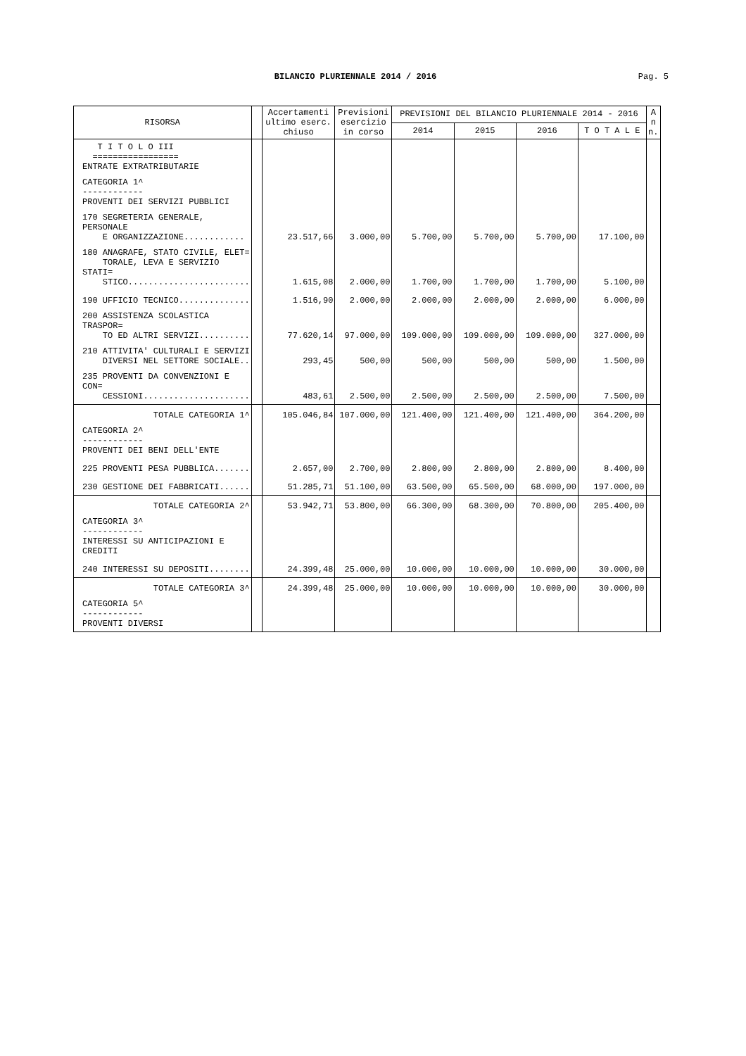BILANCIO PLURIENNALE 2014 / 2016 Pag. 5
| RISORSA | | Accertamenti ultimo eserc. chiuso | Previsioni esercizio in corso | PREVISIONI DEL BILANCIO PLURIENNALE 2014 - 2016 | | | | A n n. |
| --- | --- | --- | --- | --- | --- | --- | --- | --- |
| | | | | 2014 | 2015 | 2016 | T O T A L E | |
| T I T O L O III ================= ENTRATE EXTRATRIBUTARIE | | | | | | | | |
| CATEGORIA 1^ ------------ PROVENTI DEI SERVIZI PUBBLICI | | | | | | | | |
| 170 SEGRETERIA GENERALE, PERSONALE E ORGANIZZAZIONE............ | | 23.517,66 | 3.000,00 | 5.700,00 | 5.700,00 | 5.700,00 | 17.100,00 | |
| 180 ANAGRAFE, STATO CIVILE, ELET= TORALE, LEVA E SERVIZIO STATI= STICO........................ | | 1.615,08 | 2.000,00 | 1.700,00 | 1.700,00 | 1.700,00 | 5.100,00 | |
| 190 UFFICIO TECNICO.............. | | 1.516,90 | 2.000,00 | 2.000,00 | 2.000,00 | 2.000,00 | 6.000,00 | |
| 200 ASSISTENZA SCOLASTICA TRASPOR= TO ED ALTRI SERVIZI.......... | | 77.620,14 | 97.000,00 | 109.000,00 | 109.000,00 | 109.000,00 | 327.000,00 | |
| 210 ATTIVITA' CULTURALI E SERVIZI DIVERSI NEL SETTORE SOCIALE.. | | 293,45 | 500,00 | 500,00 | 500,00 | 500,00 | 1.500,00 | |
| 235 PROVENTI DA CONVENZIONI E CON= CESSIONI..................... | | 483,61 | 2.500,00 | 2.500,00 | 2.500,00 | 2.500,00 | 7.500,00 | |
| TOTALE CATEGORIA 1^ | | 105.046,84 | 107.000,00 | 121.400,00 | 121.400,00 | 121.400,00 | 364.200,00 | |
| CATEGORIA 2^ ------------ PROVENTI DEI BENI DELL'ENTE | | | | | | | | |
| 225 PROVENTI PESA PUBBLICA....... | | 2.657,00 | 2.700,00 | 2.800,00 | 2.800,00 | 2.800,00 | 8.400,00 | |
| 230 GESTIONE DEI FABBRICATI...... | | 51.285,71 | 51.100,00 | 63.500,00 | 65.500,00 | 68.000,00 | 197.000,00 | |
| TOTALE CATEGORIA 2^ | | 53.942,71 | 53.800,00 | 66.300,00 | 68.300,00 | 70.800,00 | 205.400,00 | |
| CATEGORIA 3^ ------------ INTERESSI SU ANTICIPAZIONI E CREDITI | | | | | | | | |
| 240 INTERESSI SU DEPOSITI........ | | 24.399,48 | 25.000,00 | 10.000,00 | 10.000,00 | 10.000,00 | 30.000,00 | |
| TOTALE CATEGORIA 3^ | | 24.399,48 | 25.000,00 | 10.000,00 | 10.000,00 | 10.000,00 | 30.000,00 | |
| CATEGORIA 5^ ------------ PROVENTI DIVERSI | | | | | | | | |